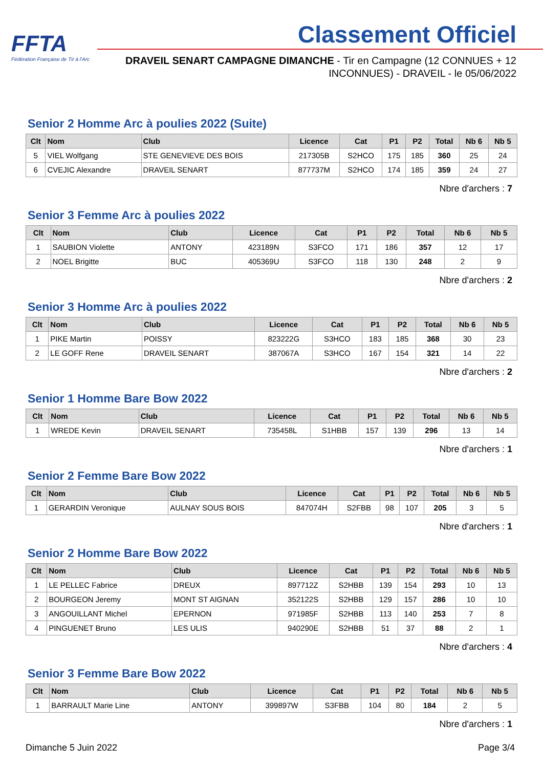FFTA
Fédération Française de Tir à l'Arc
Classement Officiel
DRAVEIL SENART CAMPAGNE DIMANCHE - Tir en Campagne (12 CONNUES + 12 INCONNUES) - DRAVEIL - le 05/06/2022
Senior 2 Homme Arc à poulies 2022 (Suite)
| Clt | Nom | Club | Licence | Cat | P1 | P2 | Total | Nb 6 | Nb 5 |
| --- | --- | --- | --- | --- | --- | --- | --- | --- | --- |
| 5 | VIEL Wolfgang | STE GENEVIEVE DES BOIS | 217305B | S2HCO | 175 | 185 | 360 | 25 | 24 |
| 6 | CVEJIC Alexandre | DRAVEIL SENART | 877737M | S2HCO | 174 | 185 | 359 | 24 | 27 |
Nbre d'archers : 7
Senior 3 Femme Arc à poulies 2022
| Clt | Nom | Club | Licence | Cat | P1 | P2 | Total | Nb 6 | Nb 5 |
| --- | --- | --- | --- | --- | --- | --- | --- | --- | --- |
| 1 | SAUBION Violette | ANTONY | 423189N | S3FCO | 171 | 186 | 357 | 12 | 17 |
| 2 | NOEL Brigitte | BUC | 405369U | S3FCO | 118 | 130 | 248 | 2 | 9 |
Nbre d'archers : 2
Senior 3 Homme Arc à poulies 2022
| Clt | Nom | Club | Licence | Cat | P1 | P2 | Total | Nb 6 | Nb 5 |
| --- | --- | --- | --- | --- | --- | --- | --- | --- | --- |
| 1 | PIKE Martin | POISSY | 823222G | S3HCO | 183 | 185 | 368 | 30 | 23 |
| 2 | LE GOFF Rene | DRAVEIL SENART | 387067A | S3HCO | 167 | 154 | 321 | 14 | 22 |
Nbre d'archers : 2
Senior 1 Homme Bare Bow 2022
| Clt | Nom | Club | Licence | Cat | P1 | P2 | Total | Nb 6 | Nb 5 |
| --- | --- | --- | --- | --- | --- | --- | --- | --- | --- |
| 1 | WREDE Kevin | DRAVEIL SENART | 735458L | S1HBB | 157 | 139 | 296 | 13 | 14 |
Nbre d'archers : 1
Senior 2 Femme Bare Bow 2022
| Clt | Nom | Club | Licence | Cat | P1 | P2 | Total | Nb 6 | Nb 5 |
| --- | --- | --- | --- | --- | --- | --- | --- | --- | --- |
| 1 | GERARDIN Veronique | AULNAY SOUS BOIS | 847074H | S2FBB | 98 | 107 | 205 | 3 | 5 |
Nbre d'archers : 1
Senior 2 Homme Bare Bow 2022
| Clt | Nom | Club | Licence | Cat | P1 | P2 | Total | Nb 6 | Nb 5 |
| --- | --- | --- | --- | --- | --- | --- | --- | --- | --- |
| 1 | LE PELLEC Fabrice | DREUX | 897712Z | S2HBB | 139 | 154 | 293 | 10 | 13 |
| 2 | BOURGEON Jeremy | MONT ST AIGNAN | 352122S | S2HBB | 129 | 157 | 286 | 10 | 10 |
| 3 | ANGOUILLANT Michel | EPERNON | 971985F | S2HBB | 113 | 140 | 253 | 7 | 8 |
| 4 | PINGUENET Bruno | LES ULIS | 940290E | S2HBB | 51 | 37 | 88 | 2 | 1 |
Nbre d'archers : 4
Senior 3 Femme Bare Bow 2022
| Clt | Nom | Club | Licence | Cat | P1 | P2 | Total | Nb 6 | Nb 5 |
| --- | --- | --- | --- | --- | --- | --- | --- | --- | --- |
| 1 | BARRAULT Marie Line | ANTONY | 399897W | S3FBB | 104 | 80 | 184 | 2 | 5 |
Nbre d'archers : 1
Dimanche 5 Juin 2022 Page 3/4